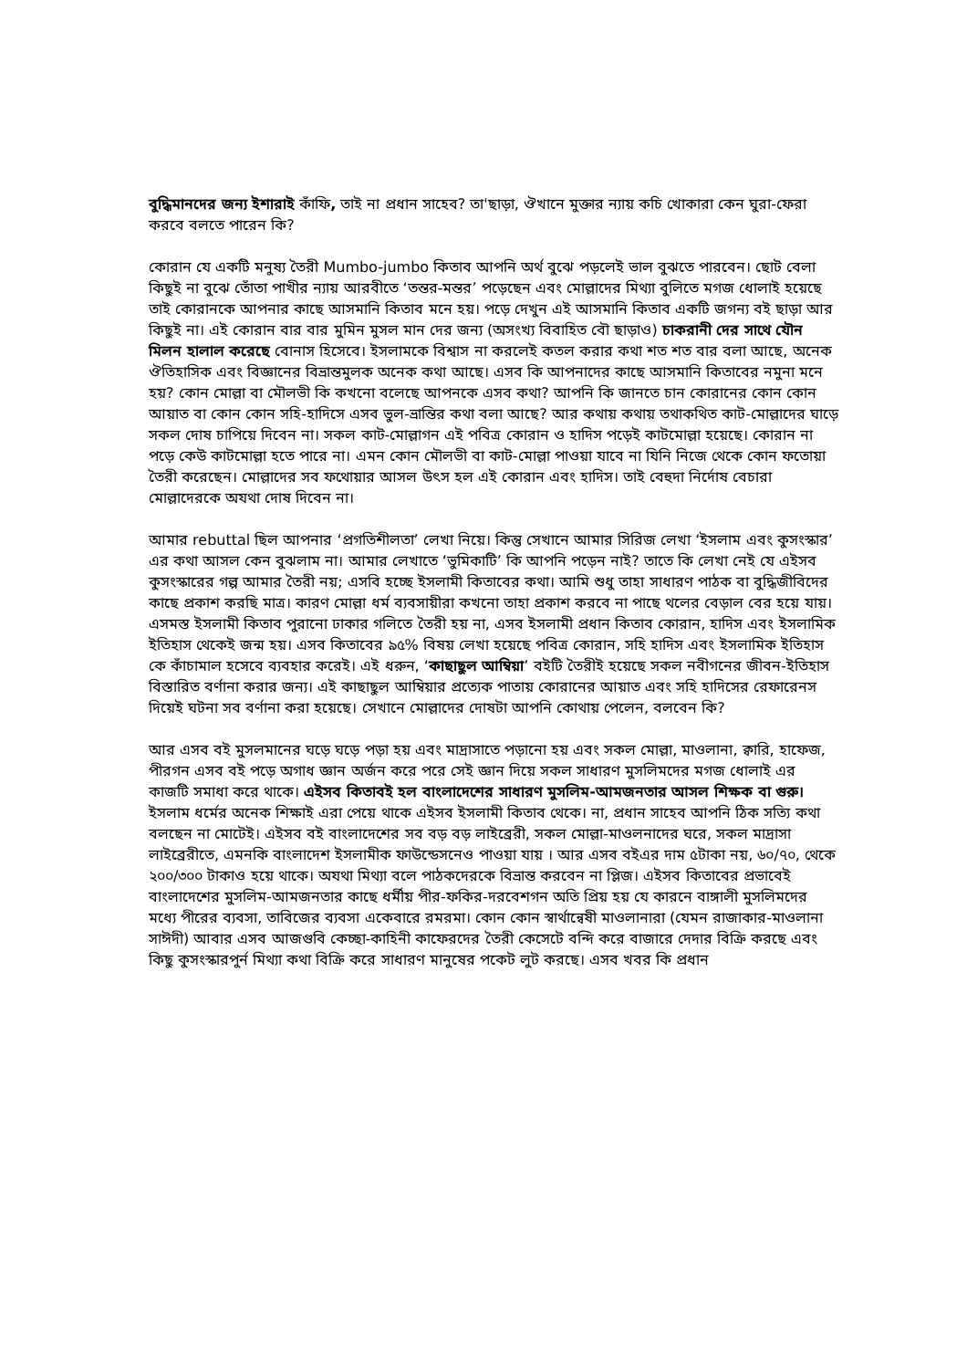বুদ্ধিমানদের জন্য ইশারাই কাঁফি, তাই না প্রধান সাহেব? তা'ছাড়া, ঔখানে মুক্তার ন্যায় কচি খোকারা কেন ঘুরা-ফেরা করবে বলতে পারেন কি?
কোরান যে একটি মনুষ্য তৈরী Mumbo-jumbo কিতাব আপনি অর্থ বুঝে পড়লেই ভাল বুঝতে পারবেন। ছোট বেলা কিছুই না বুঝে তোঁতা পাখীর ন্যায় আরবীতে ‘তন্তর-মন্তর’ পড়েছেন এবং মোল্লাদের মিথ্যা বুলিতে মগজ ধোলাই হয়েছে তাই কোরানকে আপনার কাছে আসমানি কিতাব মনে হয়। পড়ে দেখুন এই আসমানি কিতাব একটি জগন্য বই ছাড়া আর কিছুই না। এই কোরান বার বার মুমিন মুসল মান দের জন্য (অসংখ্য বিবাহিত বৌ ছাড়াও) চাকরানী দের সাথে যৌন মিলন হালাল করেছে বোনাস হিসেবে। ইসলামকে বিশ্বাস না করলেই কতল করার কথা শত শত বার বলা আছে, অনেক ঔতিহাসিক এবং বিজ্ঞানের বিভ্রান্তমুলক অনেক কথা আছে। এসব কি আপনাদের কাছে আসমানি কিতাবের নমুনা মনে হয়? কোন মোল্লা বা মৌলভী কি কখনো বলেছে আপনকে এসব কথা? আপনি কি জানতে চান কোরানের কোন কোন আয়াত বা কোন কোন সহি-হাদিসে এসব ভুল-ভ্রান্তির কথা বলা আছে? আর কথায় কথায় তথাকথিত কাট-মোল্লাদের ঘাড়ে সকল দোষ চাপিয়ে দিবেন না। সকল কাট-মোল্লাগন এই পবিত্র কোরান ও হাদিস পড়েই কাটমোল্লা হয়েছে। কোরান না পড়ে কেউ কাটমোল্লা হতে পারে না। এমন কোন মৌলভী বা কাট-মোল্লা পাওয়া যাবে না যিনি নিজে থেকে কোন ফতোয়া তৈরী করেছেন। মোল্লাদের সব ফথোয়ার আসল উৎস হল এই কোরান এবং হাদিস। তাই বেহুদা নির্দোষ বেচারা মোল্লাদেরকে অযথা দোষ দিবেন না।
আমার rebuttal ছিল আপনার ‘প্রগতিশীলতা’ লেখা নিয়ে। কিন্তু সেখানে আমার সিরিজ লেখা ‘ইসলাম এবং কুসংস্কার’ এর কথা আসল কেন বুঝলাম না। আমার লেখাতে ‘ভুমিকাটি’ কি আপনি পড়েন নাই? তাতে কি লেখা নেই যে এইসব কুসংস্কারের গল্প আমার তৈরী নয়; এসবি হচ্ছে ইসলামী কিতাবের কথা। আমি শুধু তাহা সাধারণ পাঠক বা বুদ্ধিজীবিদের কাছে প্রকাশ করছি মাত্র। কারণ মোল্লা ধর্ম ব্যবসায়ীরা কখনো তাহা প্রকাশ করবে না পাছে থলের বেড়াল বের হয়ে যায়। এসমস্ত ইসলামী কিতাব পুরানো ঢাকার গলিতে তৈরী হয় না, এসব ইসলামী প্রধান কিতাব কোরান, হাদিস এবং ইসলামিক ইতিহাস থেকেই জন্ম হয়। এসব কিতাবের ৯৫% বিষয় লেখা হয়েছে পবিত্র কোরান, সহি হাদিস এবং ইসলামিক ইতিহাস কে কাঁচামাল হসেবে ব্যবহার করেই। এই ধরুন, ‘কাছাছুল আম্বিয়া’ বইটি তৈরীই হয়েছে সকল নবীগনের জীবন-ইতিহাস বিস্তারিত বর্ণানা করার জন্য। এই কাছাছুল আম্বিয়ার প্রত্যেক পাতায় কোরানের আয়াত এবং সহি হাদিসের রেফারেনস দিয়েই ঘটনা সব বর্ণানা করা হয়েছে। সেখানে মোল্লাদের দোষটা আপনি কোথায় পেলেন, বলবেন কি?
আর এসব বই মুসলমানের ঘড়ে ঘড়ে পড়া হয় এবং মাদ্রাসাতে পড়ানো হয় এবং সকল মোল্লা, মাওলানা, ক্বারি, হাফেজ, পীরগন এসব বই পড়ে অগাধ জ্ঞান অর্জন করে পরে সেই জ্ঞান দিয়ে সকল সাধারণ মুসলিমদের মগজ ধোলাই এর কাজটি সমাধা করে থাকে। এইসব কিতাবই হল বাংলাদেশের সাধারণ মুসলিম-আমজনতার আসল শিক্ষক বা গুরু। ইসলাম ধর্মের অনেক শিক্ষাই এরা পেয়ে থাকে এইসব ইসলামী কিতাব থেকে। না, প্রধান সাহেব আপনি ঠিক সত্যি কথা বলছেন না মোটেই। এইসব বই বাংলাদেশের সব বড় বড় লাইব্রেরী, সকল মোল্লা-মাওলনাদের ঘরে, সকল মাদ্রাসা লাইব্রেরীতে, এমনকি বাংলাদেশ ইসলামীক ফাউন্ডেসনেও পাওয়া যায় । আর এসব বইএর দাম ৫টাকা নয়, ৬০/৭০, থেকে ২০০/৩০০ টাকাও হয়ে থাকে। অযথা মিথ্যা বলে পাঠকদেরকে বিভ্রান্ত করবেন না প্লিজ। এইসব কিতাবের প্রভাবেই বাংলাদেশের মুসলিম-আমজনতার কাছে ধর্মীয় পীর-ফকির-দরবেশগন অতি প্রিয় হয় যে কারনে বাঙ্গালী মুসলিমদের মধ্যে পীরের ব্যবসা, তাবিজের ব্যবসা একেবারে রমরমা। কোন কোন স্বার্থান্বেষী মাওলানারা (যেমন রাজাকার-মাওলানা সাঈদী) আবার এসব আজগুবি কেচ্ছা-কাহিনী কাফেরদের তৈরী কেসেটে বন্দি করে বাজারে দেদার বিক্রি করছে এবং কিছু কুসংস্কারপুর্ন মিথ্যা কথা বিক্রি করে সাধারণ মানুষের পকেট লুট করছে। এসব খবর কি প্রধান